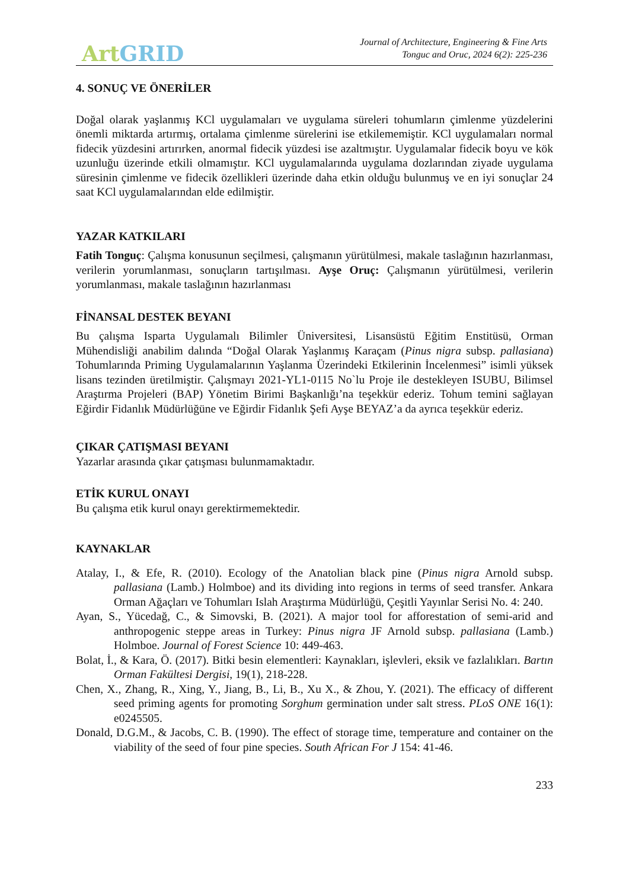Art GRID
Journal of Architecture, Engineering & Fine Arts
Tonguc and Oruc, 2024 6(2): 225-236
4. SONUÇ VE ÖNERİLER
Doğal olarak yaşlanmış KCl uygulamaları ve uygulama süreleri tohumların çimlenme yüzdelerini önemli miktarda artırmış, ortalama çimlenme sürelerini ise etkilememiştir. KCl uygulamaları normal fidecik yüzdesini artırırken, anormal fidecik yüzdesi ise azaltmıştır. Uygulamalar fidecik boyu ve kök uzunluğu üzerinde etkili olmamıştır. KCl uygulamalarında uygulama dozlarından ziyade uygulama süresinin çimlenme ve fidecik özellikleri üzerinde daha etkin olduğu bulunmuş ve en iyi sonuçlar 24 saat KCl uygulamalarından elde edilmiştir.
YAZAR KATKILARI
Fatih Tonguç: Çalışma konusunun seçilmesi, çalışmanın yürütülmesi, makale taslağının hazırlanması, verilerin yorumlanması, sonuçların tartışılması. Ayşe Oruç: Çalışmanın yürütülmesi, verilerin yorumlanması, makale taslağının hazırlanması
FİNANSAL DESTEK BEYANI
Bu çalışma Isparta Uygulamalı Bilimler Üniversitesi, Lisansüstü Eğitim Enstitüsü, Orman Mühendisliği anabilim dalında “Doğal Olarak Yaşlanmış Karaçam (Pinus nigra subsp. pallasiana) Tohumlarında Priming Uygulamalarının Yaşlanma Üzerindeki Etkilerinin İncelenmesi” isimli yüksek lisans tezinden üretilmiştir. Çalışmayı 2021-YL1-0115 No`lu Proje ile destekleyen ISUBU, Bilimsel Araştırma Projeleri (BAP) Yönetim Birimi Başkanlığı’na teşekkür ederiz. Tohum temini sağlayan Eğirdir Fidanlık Müdürlüğüne ve Eğirdir Fidanlık Şefi Ayşe BEYAZ’a da ayrıca teşekkür ederiz.
ÇIKAR ÇATIŞMASI BEYANI
Yazarlar arasında çıkar çatışması bulunmamaktadır.
ETİK KURUL ONAYI
Bu çalışma etik kurul onayı gerektirmemektedir.
KAYNAKLAR
Atalay, I., & Efe, R. (2010). Ecology of the Anatolian black pine (Pinus nigra Arnold subsp. pallasiana (Lamb.) Holmboe) and its dividing into regions in terms of seed transfer. Ankara Orman Ağaçları ve Tohumları Islah Araştırma Müdürlüğü, Çeşitli Yayınlar Serisi No. 4: 240.
Ayan, S., Yücedağ, C., & Simovski, B. (2021). A major tool for afforestation of semi-arid and anthropogenic steppe areas in Turkey: Pinus nigra JF Arnold subsp. pallasiana (Lamb.) Holmboe. Journal of Forest Science 10: 449-463.
Bolat, İ., & Kara, Ö. (2017). Bitki besin elementleri: Kaynakları, işlevleri, eksik ve fazlalıkları. Bartın Orman Fakültesi Dergisi, 19(1), 218-228.
Chen, X., Zhang, R., Xing, Y., Jiang, B., Li, B., Xu X., & Zhou, Y. (2021). The efficacy of different seed priming agents for promoting Sorghum germination under salt stress. PLoS ONE 16(1): e0245505.
Donald, D.G.M., & Jacobs, C. B. (1990). The effect of storage time, temperature and container on the viability of the seed of four pine species. South African For J 154: 41-46.
233